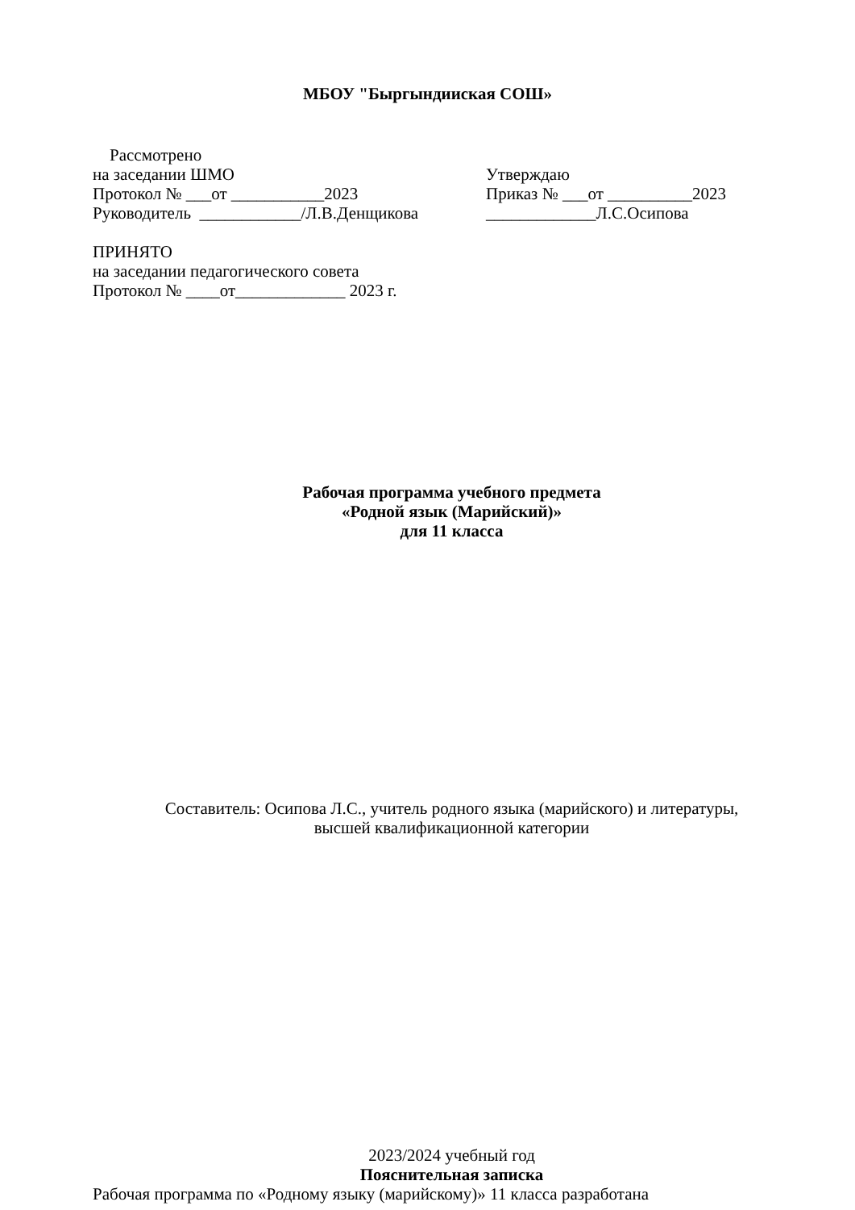МБОУ "Быргындииская СОШ»
Рассмотрено
на заседании ШМО Утверждаю
Протокол № ___от ___________2023 Приказ № ___от __________2023
Руководитель ____________/Л.В.Денщикова
_____________Л.С.Осипова
ПРИНЯТО
на заседании педагогического совета
Протокол № ____от_____________ 2023 г.
Рабочая программа учебного предмета
«Родной язык (Марийский)»
для 11 класса
Составитель: Осипова Л.С., учитель родного языка (марийского) и литературы,
высшей квалификационной категории
2023/2024 учебный год
Пояснительная записка
Рабочая программа по «Родному языку (марийскому)» 11 класса разработана